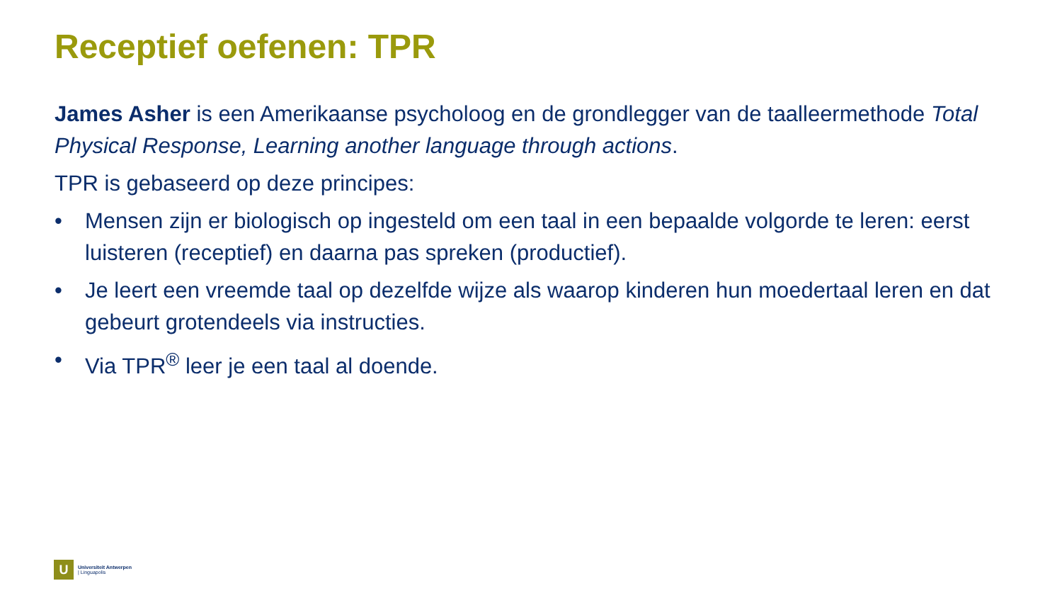Receptief oefenen: TPR
James Asher is een Amerikaanse psycholoog en de grondlegger van de taalleermethode Total Physical Response, Learning another language through actions.
TPR is gebaseerd op deze principes:
• Mensen zijn er biologisch op ingesteld om een taal in een bepaalde volgorde te leren: eerst luisteren (receptief) en daarna pas spreken (productief).
• Je leert een vreemde taal op dezelfde wijze als waarop kinderen hun moedertaal leren en dat gebeurt grotendeels via instructies.
• Via TPR<sup>®</sup> leer je een taal al doende.
U
Universiteit Antwerpen
| Linguapolis